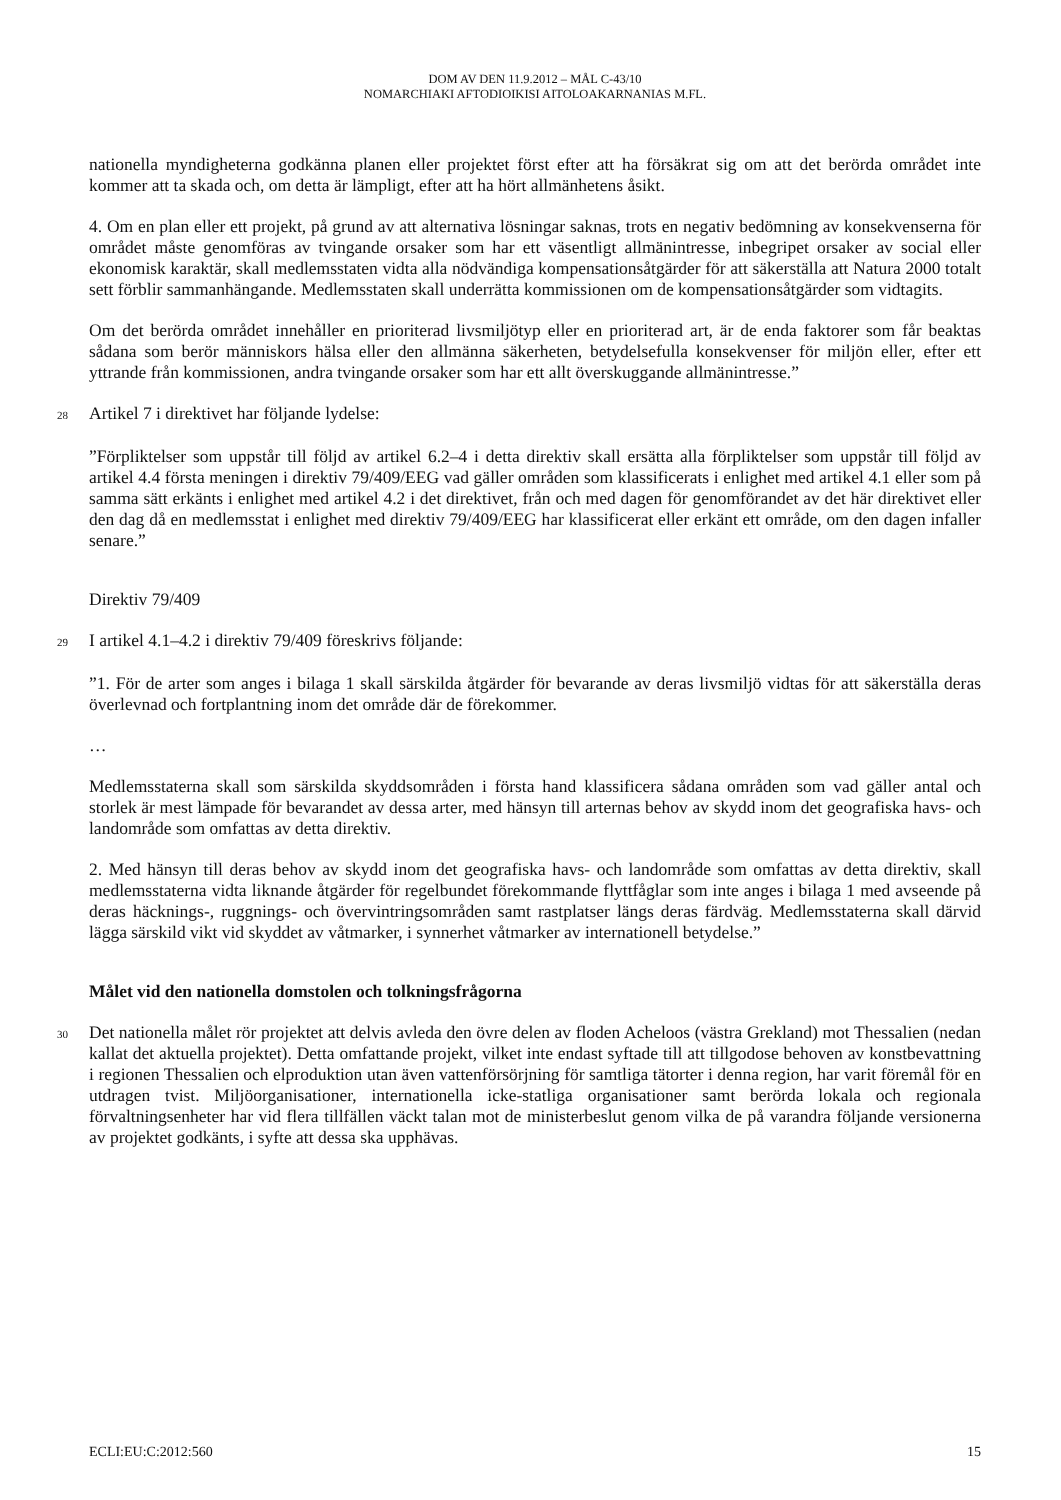DOM AV DEN 11.9.2012 – MÅL C-43/10
NOMARCHIAKI AFTODIOIKISI AITOLOAKARNANIAS M.FL.
nationella myndigheterna godkänna planen eller projektet först efter att ha försäkrat sig om att det berörda området inte kommer att ta skada och, om detta är lämpligt, efter att ha hört allmänhetens åsikt.
4. Om en plan eller ett projekt, på grund av att alternativa lösningar saknas, trots en negativ bedömning av konsekvenserna för området måste genomföras av tvingande orsaker som har ett väsentligt allmänintresse, inbegripet orsaker av social eller ekonomisk karaktär, skall medlemsstaten vidta alla nödvändiga kompensationsåtgärder för att säkerställa att Natura 2000 totalt sett förblir sammanhängande. Medlemsstaten skall underrätta kommissionen om de kompensationsåtgärder som vidtagits.
Om det berörda området innehåller en prioriterad livsmiljötyp eller en prioriterad art, är de enda faktorer som får beaktas sådana som berör människors hälsa eller den allmänna säkerheten, betydelsefulla konsekvenser för miljön eller, efter ett yttrande från kommissionen, andra tvingande orsaker som har ett allt överskuggande allmänintresse.”
28
Artikel 7 i direktivet har följande lydelse:
”Förpliktelser som uppstår till följd av artikel 6.2–4 i detta direktiv skall ersätta alla förpliktelser som uppstår till följd av artikel 4.4 första meningen i direktiv 79/409/EEG vad gäller områden som klassificerats i enlighet med artikel 4.1 eller som på samma sätt erkänts i enlighet med artikel 4.2 i det direktivet, från och med dagen för genomförandet av det här direktivet eller den dag då en medlemsstat i enlighet med direktiv 79/409/EEG har klassificerat eller erkänt ett område, om den dagen infaller senare.”
Direktiv 79/409
29
I artikel 4.1–4.2 i direktiv 79/409 föreskrivs följande:
”1. För de arter som anges i bilaga 1 skall särskilda åtgärder för bevarande av deras livsmiljö vidtas för att säkerställa deras överlevnad och fortplantning inom det område där de förekommer.
…
Medlemsstaterna skall som särskilda skyddsområden i första hand klassificera sådana områden som vad gäller antal och storlek är mest lämpade för bevarandet av dessa arter, med hänsyn till arternas behov av skydd inom det geografiska havs- och landområde som omfattas av detta direktiv.
2. Med hänsyn till deras behov av skydd inom det geografiska havs- och landområde som omfattas av detta direktiv, skall medlemsstaterna vidta liknande åtgärder för regelbundet förekommande flyttfåglar som inte anges i bilaga 1 med avseende på deras häcknings-, ruggnings- och övervintringsområden samt rastplatser längs deras färdväg. Medlemsstaterna skall därvid lägga särskild vikt vid skyddet av våtmarker, i synnerhet våtmarker av internationell betydelse.”
Målet vid den nationella domstolen och tolkningsfrågorna
30
Det nationella målet rör projektet att delvis avleda den övre delen av floden Acheloos (västra Grekland) mot Thessalien (nedan kallat det aktuella projektet). Detta omfattande projekt, vilket inte endast syftade till att tillgodose behoven av konstbevattning i regionen Thessalien och elproduktion utan även vattenförsörjning för samtliga tätorter i denna region, har varit föremål för en utdragen tvist. Miljöorganisationer, internationella icke-statliga organisationer samt berörda lokala och regionala förvaltningsenheter har vid flera tillfällen väckt talan mot de ministerbeslut genom vilka de på varandra följande versionerna av projektet godkänts, i syfte att dessa ska upphävas.
ECLI:EU:C:2012:560 15